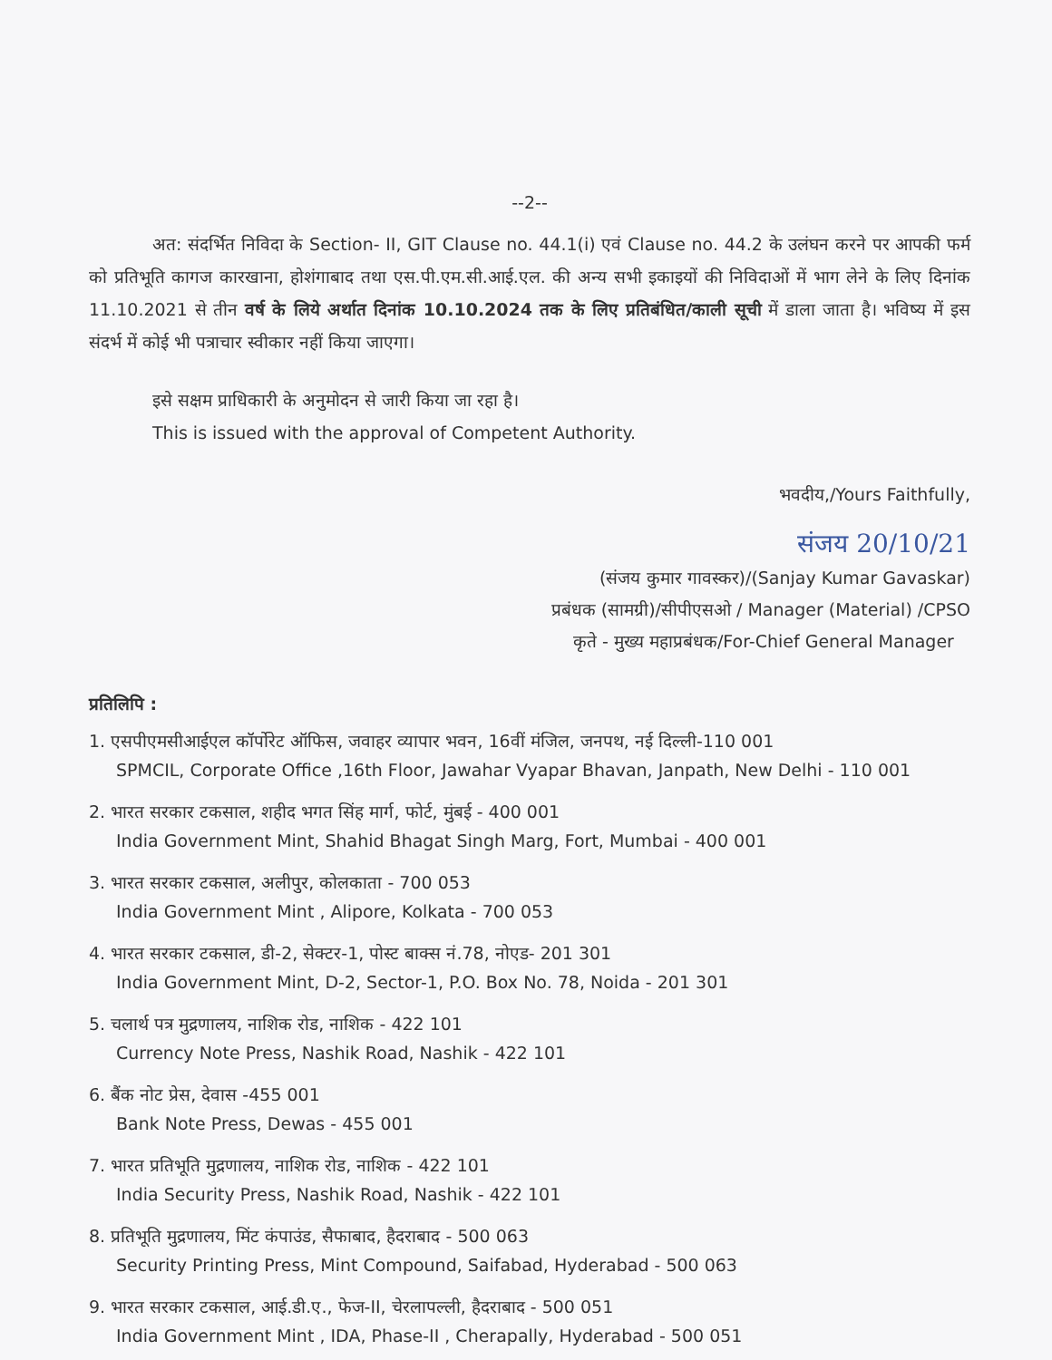--2--
अत: संदर्भित निविदा के Section- II, GIT Clause no. 44.1(i) एवं Clause no. 44.2 के उलंघन करने पर आपकी फर्म को प्रतिभूति कागज कारखाना, होशंगाबाद तथा एस.पी.एम.सी.आई.एल. की अन्य सभी इकाइयों की निविदाओं में भाग लेने के लिए दिनांक 11.10.2021 से तीन वर्ष के लिये अर्थात दिनांक 10.10.2024 तक के लिए प्रतिबंधित/काली सूची में डाला जाता है। भविष्य में इस संदर्भ में कोई भी पत्राचार स्वीकार नहीं किया जाएगा।
इसे सक्षम प्राधिकारी के अनुमोदन से जारी किया जा रहा है।
This is issued with the approval of Competent Authority.
भवदीय,/Yours Faithfully,
संजय 20/10/21
(संजय कुमार गावस्कर)/(Sanjay Kumar Gavaskar)
प्रबंधक (सामग्री)/सीपीएसओ / Manager (Material) /CPSO
कृते - मुख्य महाप्रबंधक/For-Chief General Manager
प्रतिलिपि :
1. एसपीएमसीआईएल कॉर्पोरेट ऑफिस, जवाहर व्यापार भवन, 16वीं मंजिल, जनपथ, नई दिल्ली-110 001
SPMCIL, Corporate Office ,16th Floor, Jawahar Vyapar Bhavan, Janpath, New Delhi - 110 001
2. भारत सरकार टकसाल, शहीद भगत सिंह मार्ग, फोर्ट, मुंबई - 400 001
India Government Mint, Shahid Bhagat Singh Marg, Fort, Mumbai - 400 001
3. भारत सरकार टकसाल, अलीपुर, कोलकाता - 700 053
India Government Mint , Alipore, Kolkata - 700 053
4. भारत सरकार टकसाल, डी-2, सेक्टर-1, पोस्ट बाक्स नं.78, नोएड- 201 301
India Government Mint, D-2, Sector-1, P.O. Box No. 78, Noida - 201 301
5. चलार्थ पत्र मुद्रणालय, नाशिक रोड, नाशिक - 422 101
Currency Note Press, Nashik Road, Nashik - 422 101
6. बैंक नोट प्रेस, देवास -455 001
Bank Note Press, Dewas - 455 001
7. भारत प्रतिभूति मुद्रणालय, नाशिक रोड, नाशिक - 422 101
India Security Press, Nashik Road, Nashik - 422 101
8. प्रतिभूति मुद्रणालय, मिंट कंपाउंड, सैफाबाद, हैदराबाद - 500 063
Security Printing Press, Mint Compound, Saifabad, Hyderabad - 500 063
9. भारत सरकार टकसाल, आई.डी.ए., फेज-II, चेरलापल्ली, हैदराबाद - 500 051
India Government Mint , IDA, Phase-II , Cherapally, Hyderabad - 500 051